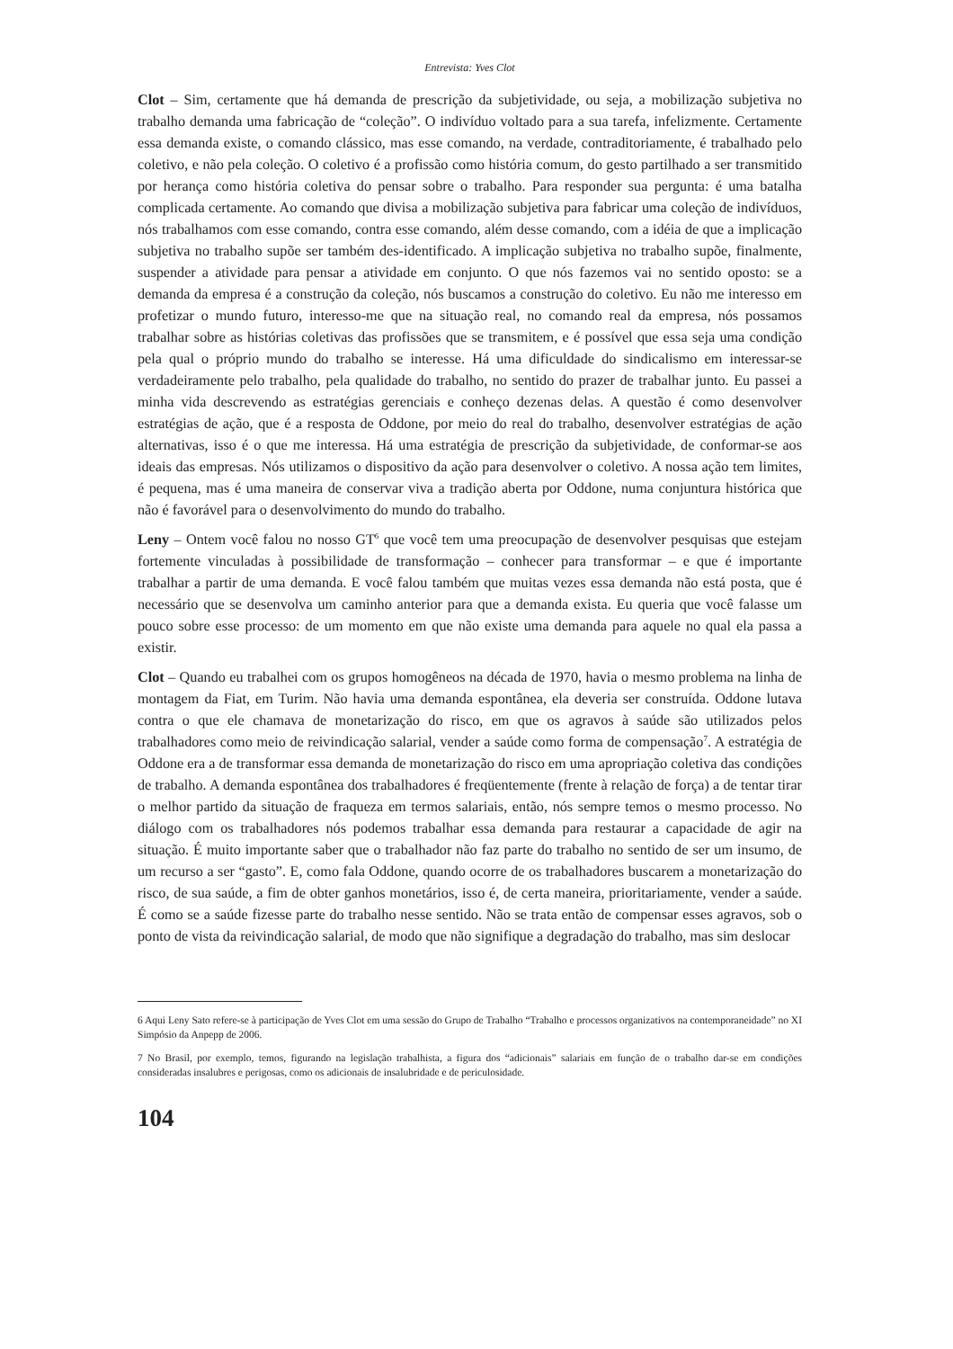Entrevista: Yves Clot
Clot – Sim, certamente que há demanda de prescrição da subjetividade, ou seja, a mobilização subjetiva no trabalho demanda uma fabricação de “coleção”. O indivíduo voltado para a sua tarefa, infelizmente. Certamente essa demanda existe, o comando clássico, mas esse comando, na verdade, contraditoriamente, é trabalhado pelo coletivo, e não pela coleção. O coletivo é a profissão como história comum, do gesto partilhado a ser transmitido por herança como história coletiva do pensar sobre o trabalho. Para responder sua pergunta: é uma batalha complicada certamente. Ao comando que divisa a mobilização subjetiva para fabricar uma coleção de indivíduos, nós trabalhamos com esse comando, contra esse comando, além desse comando, com a idéia de que a implicação subjetiva no trabalho supõe ser também des-identificado. A implicação subjetiva no trabalho supõe, finalmente, suspender a atividade para pensar a atividade em conjunto. O que nós fazemos vai no sentido oposto: se a demanda da empresa é a construção da coleção, nós buscamos a construção do coletivo. Eu não me interesso em profetizar o mundo futuro, interesso-me que na situação real, no comando real da empresa, nós possamos trabalhar sobre as histórias coletivas das profissões que se transmitem, e é possível que essa seja uma condição pela qual o próprio mundo do trabalho se interesse. Há uma dificuldade do sindicalismo em interessar-se verdadeiramente pelo trabalho, pela qualidade do trabalho, no sentido do prazer de trabalhar junto. Eu passei a minha vida descrevendo as estratégias gerenciais e conheço dezenas delas. A questão é como desenvolver estratégias de ação, que é a resposta de Oddone, por meio do real do trabalho, desenvolver estratégias de ação alternativas, isso é o que me interessa. Há uma estratégia de prescrição da subjetividade, de conformar-se aos ideais das empresas. Nós utilizamos o dispositivo da ação para desenvolver o coletivo. A nossa ação tem limites, é pequena, mas é uma maneira de conservar viva a tradição aberta por Oddone, numa conjuntura histórica que não é favorável para o desenvolvimento do mundo do trabalho.
Leny – Ontem você falou no nosso GT<sup>6</sup> que você tem uma preocupação de desenvolver pesquisas que estejam fortemente vinculadas à possibilidade de transformação – conhecer para transformar – e que é importante trabalhar a partir de uma demanda. E você falou também que muitas vezes essa demanda não está posta, que é necessário que se desenvolva um caminho anterior para que a demanda exista. Eu queria que você falasse um pouco sobre esse processo: de um momento em que não existe uma demanda para aquele no qual ela passa a existir.
Clot – Quando eu trabalhei com os grupos homogêneos na década de 1970, havia o mesmo problema na linha de montagem da Fiat, em Turim. Não havia uma demanda espontânea, ela deveria ser construída. Oddone lutava contra o que ele chamava de monetarização do risco, em que os agravos à saúde são utilizados pelos trabalhadores como meio de reivindicação salarial, vender a saúde como forma de compensação<sup>7</sup>. A estratégia de Oddone era a de transformar essa demanda de monetarização do risco em uma apropriação coletiva das condições de trabalho. A demanda espontânea dos trabalhadores é freqüentemente (frente à relação de força) a de tentar tirar o melhor partido da situação de fraqueza em termos salariais, então, nós sempre temos o mesmo processo. No diálogo com os trabalhadores nós podemos trabalhar essa demanda para restaurar a capacidade de agir na situação. É muito importante saber que o trabalhador não faz parte do trabalho no sentido de ser um insumo, de um recurso a ser “gasto”. E, como fala Oddone, quando ocorre de os trabalhadores buscarem a monetarização do risco, de sua saúde, a fim de obter ganhos monetários, isso é, de certa maneira, prioritariamente, vender a saúde. É como se a saúde fizesse parte do trabalho nesse sentido. Não se trata então de compensar esses agravos, sob o ponto de vista da reivindicação salarial, de modo que não signifique a degradação do trabalho, mas sim deslocar
6 Aqui Leny Sato refere-se à participação de Yves Clot em uma sessão do Grupo de Trabalho “Trabalho e processos organizativos na contemporaneidade” no XI Simpósio da Anpepp de 2006.
7 No Brasil, por exemplo, temos, figurando na legislação trabalhista, a figura dos “adicionais” salariais em função de o trabalho dar-se em condições consideradas insalubres e perigosas, como os adicionais de insalubridade e de periculosidade.
104